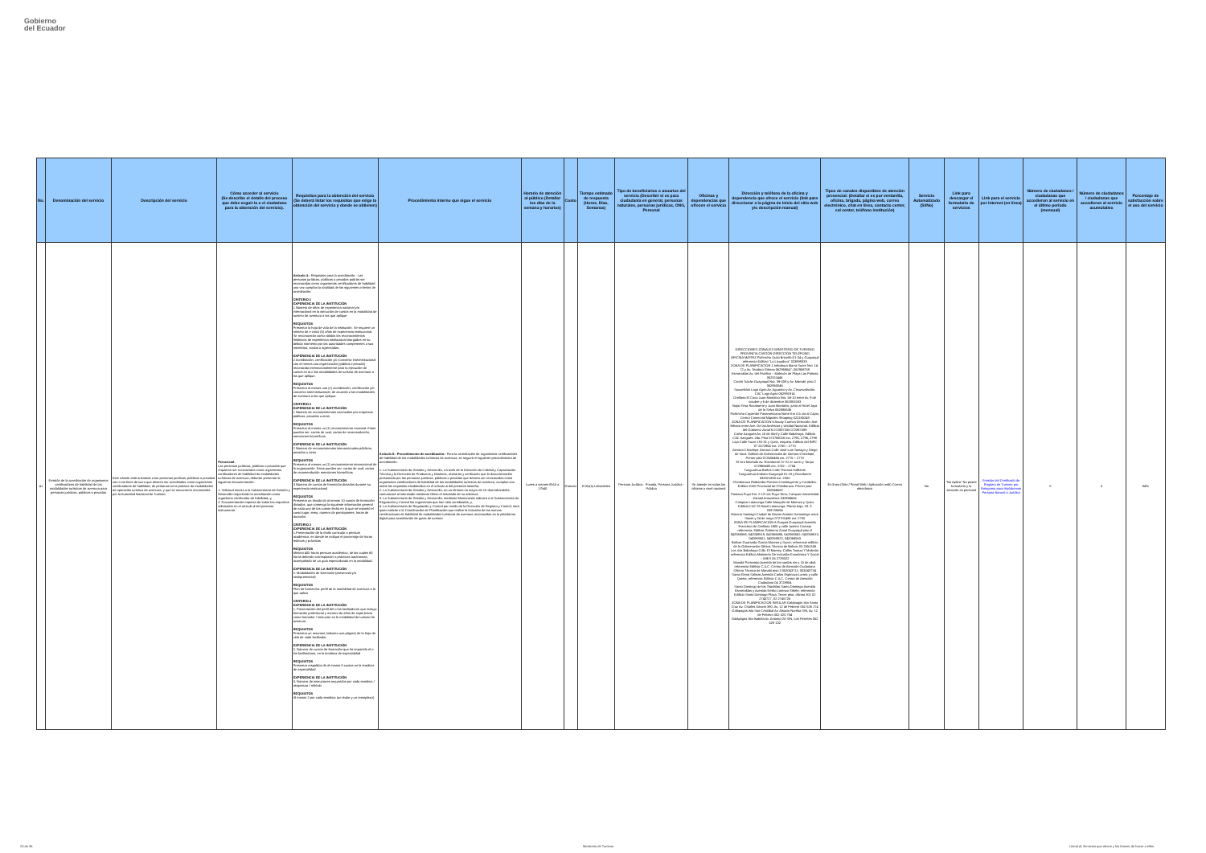Gobierno
del Ecuador
| No. | Denominación del servicio | Descripción del servicio | Cómo acceder al servicio (Se describe el detalle del proceso que debe seguir la o el ciudadano para la obtención del servicio). | Requisitos para la obtención del servicio (Se deberá listar los requisitos que exige la obtención del servicio y donde se obtienen) | Procedimiento interno que sigue el servicio | Horario de atención al público (Detallar los días de la semana y horarios) | Costo | Tiempo estimado de respuesta (Horas, Días, Semanas) | Tipo de beneficiarios o usuarios del servicio (Describir si es para ciudadanía en general, personas naturales, personas jurídicas, ONG, Personal | Oficinas y dependencias que ofrecen el servicio | Dirección y teléfono de la oficina y dependencia que ofrece el servicio (link para direccionar a la página de inicio del sitio web y/o descripción manual) | Tipos de canales disponibles de atención presencial: (Detallar si es por ventanilla, oficina, brigada, página web, correo electrónico, chat en línea, contacto center, cal center, teléfono institución) | Servicio Automatizado (Si/No) | Link para descargar el formulario de servicios | Link para el servicio por internet (en línea) | Número de ciudadanos / ciudadanas que accedieron al servicio en el último período (mensual) | Número de ciudadanos / ciudadanas que accedieron al servicio acumulativo | Porcentaje de satisfacción sobre el uso del servicio |
| --- | --- | --- | --- | --- | --- | --- | --- | --- | --- | --- | --- | --- | --- | --- | --- | --- | --- | --- |
| 41 | Emisión de la acreditación de organismos certificadores de habilidad de las modalidades turísticas de aventura para personas jurídicas, públicas o privadas | Este trámite está orientado a las personas jurídicas, públicas o privadas con o sin fines de lucro que deseen ser acreditados como organismos certificadores de habilidad, de personas en la práctica de modalidades de operación turística de aventura, y que se encuentren reconocidas por la Autoridad Nacional de Turismo. | Presencial: Las personas jurídicas, públicas o privadas que requieran ser reconocidas como organismos certificadores de habilidad de modalidades turísticas de aventura, deberán presentar la siguiente documentación: 1. Solicitud escrita a la Subsecretaría de Gestión y Desarrollo requiriendo la acreditación como organismo certificador de habilidad; y, 2. Documentación impresa de todos los requisitos solicitados en el artículo 4 del presente instrumento. | Artículo 4.- Requisitos para la acreditación.- Las personas jurídicas, públicas o privadas podrán ser reconocidas como organismos certificadores de habilidad una vez cumplan la totalidad de los siguientes criterios de acreditación: CRITERIO 1 EXPERIENCIA DE LA INSTITUCIÓN 1 Número de años de experiencia nacional y/o internacional en la ejecución de cursos en la modalidad de turismo de aventura a las que aplique REQUISITOS Presentar la hoja de vida de la institución. Se requiere un mínimo de e cinco (5) años de experiencia institucional. Se reconocerán como válidos los reconocimientos históricos de experiencia institucional otorgados en su debido momento por las autoridades competentes a sus miembros, socios o agremiados. EXPERIENCIA DE LA INSTITUCIÓN 2 Acreditación, certificación y/o Convenio interinstitucional con al menos una organización (pública o privada) reconocida internacionalmente para la ejecución de cursos en la o las modalidades de turismo de aventura a las que aplique. REQUISITOS Presentar al menos una (1) acreditación, certificación y/o convenio interinstitucional, de acuerdo a las modalidades de aventura a las que aplique. CRITERIO 2 EXPERIENCIA DE LA INSTITUCIÓN 1 Número de reconocimientos nacionales por empresas públicas, privadas u otros REQUISITOS Presentar al menos un (1) reconocimiento nacional. Estos pueden ser: cartas de aval, cartas de recomendación, menciones honoríficas EXPERIENCIA DE LA INSTITUCIÓN 2 Número de reconocimientos internacionales públicos, privados u otros REQUISITOS Presentar al menos un (1) reconocimiento internacional de la organización. Estos pueden ser: cartas de aval, cartas de recomendación menciones honoríficas EXPERIENCIA DE LA INSTITUCIÓN 3 Número de cursos de formación dictados durante su experiencia institucional REQUISITOS Presentar un listado de al menos 10 cursos de formación dictados, que contenga la siguiente información general de cada uno de los cursos fecha en la que se impartió el curso lugar, tema, número de participantes, horas de duración. CRITERIO 3 EXPERIENCIA DE LA INSTITUCIÓN 1.Presentación de la malla curricular o pensum académico, en donde se indique el porcentaje de horas teóricas y prácticas REQUISITOS Mínimo 400 horas pensum académico, de las cuales 80 horas deberán corresponder a prácticas autónomas, acompañado de un guía especializado en la modalidad. EXPERIENCIA DE LA INSTITUCIÓN 2. Modalidades de formación (presencial y/o semipresencial) REQUISITOS Plan de formación: perfil de la modalidad de aventura a la que aplica CRITERIO 4 EXPERIENCIA DE LA INSTITUCIÓN 1. Presentación del perfil del o los facilitadores que incluya formación profesional y número de años de experiencia como formador / instructor en la modalidad de turismo de aventura REQUISITOS Presentar un resumen (máximo una página) de la hoja de vida de cada facilitador. EXPERIENCIA DE LA INSTITUCIÓN 2. Número de cursos de formación que ha impartido el o los facilitadores, en la temática de especialidad REQUISITOS Presentar respaldos de al menos 5 cursos en la temática de especialidad EXPERIENCIA DE LA INSTITUCIÓN 3. Número de instructores requeridos por cada temática / asignatura / módulo REQUISITOS Al menos 2 por cada temática (un titular y un reemplazo) | Artículo 6.- Procedimiento de acreditación.- Para la acreditación de organismos certificadores de habilidad de las modalidades turísticas de aventura, se seguirá el siguiente procedimiento de acreditación: 1. La Subsecretaría de Gestión y Desarrollo, a través de la Dirección de Calidad y Capacitación Técnica y la Dirección de Productos y Destinos, revisarán y verificarán que la documentación presentada por las personas jurídicas, públicas o privadas que deseen ser reconocidas como organismos certificadores de habilidad de las modalidades turísticas de aventura, cumplan con todos los requisitos establecidos en el artículo 4 del presente istmeño; 2. La Subsecretaría de Gestión y Desarrollo, en un término no mayor de 15 días laborables, comunicará al interesado mediante Oficio el resultado de su solicitud; 3. La Subsecretaría de Gestión y Desarrollo, mediante Memorando indicará a la Subsecretaría de Regulación y Control los organismos que han sido acreditados; y, 4. La Subsecretaría de Regulación y Control por medio de la Dirección de Registro y Control, será quien solicite a la Coordinación de Planificación que realice la inclusión de las nuevas certificaciones de habilidad de modalidades turísticas de aventura reconocidas en la plataforma digital para acreditación de guías de turismo. | Lunes a viernes 8h15 a 17h40 | Gratuito | 8 Día(s) Laborables | Persona Jurídica - Privada, Persona Jurídica - Pública | Se atiende en todas las oficinas a nivel nacional | DIRECCIONES ZONALES MINISTERIO DE TURISMO PROVINCIA CANTÓN DIRECCIÓN TELÉFONO OFICINA MATRIZ Pichincha Quito Briceño E1-24 y Guayaquil referencia Edificio "La Licuadora" 023999333 ZONA DE PLANIFICACIÓN 1 Imbabura Ibarra Sucre Nro. 14-72 y Av. Teodoro Gómez 062958547; 062958759 Esmeraldas Av. del Pacífico – Malecón de Playa Las Palmas 062011446 Carchi Tulcán Guayaquil Nro. 39-008 y Av. Manabí, piso 2 062960046 Sucumbíos Lago Agrio Av. Aguarico y Av. Circunvalación, CAC Lago Agrio 062991914 Orellana El Coca Juan Montalvo Nro. 58-10 entre Av. 9 de octubre y 6 de diciembre 062881583 Napo Tena Rocafuerte y Juan Montalvo, junto al Hotel Joya de la Selva 062886536 Pichincha Cayambe Panamericana Norte Km 0.5 vía al Cajas, Centro Comercial Nápoles Shopping 022185249 ZONA DE PLANIFICACIÓN 6 Azuay Cuenca Dirección: Ave. México entre Ave. De las Américas y Unidad Nacional, Edificio del Gobierno Zonal 6 072887255 072887089 Cañar Azogues Av. 16 de Abril y Calle Babahoyo. Edificio CAC Azogues. 2do. Piso 073706016 ext. 2795, 2796, 2798 Loja Calle Sucre 191-31 y Quito, esquina. Edificio del INPC 07 2572964 ext. 2760 – 2770 Zamora Chinchipe Zamora Calle José Luis Tamayo y Diego de Vaca. Edificio de Gobernación de Zamora Chinchipe, Primer piso 072606466 ext. 2775 – 2778 El Oro Machala Av. Rocafuerte 07-22 e/ Junín y Tarqui 072968480 ext. 2782 – 2784 Tungurahua Baños Calle Thomas Halflants Tungurahua Ambato Guayaquil 01-18 y Rocafuerte 032821800 ext. 2350 Chimborazo Riobamba Primera Constituyente y Carabobo. Edificio GAD Provincial de Chimborazo. Primer piso 032946682 Pastaza Puyo Km. 2 1/2 vía Puyo-Tena, Campus Universidad Estatal Amazónica 032894655 Cotopaxi Latacunga Calle Marqués de Maenza y Quito, Edificio CAC El Rosal Latacunga, Planta baja, Of. 3 033730594 Morona Santiago Ciudad de Macas Antonio Samaniego entre Soasti y 24 de mayo 072701480 ext. 2730 ZONA DE PLANIFICACIÓN 8 Guayas Guayaquil Avenida Francisco de Orellana 1805 y calle Justino Cornejo referencia; Edificio Gobierno Zonal Guayaquil piso 8 042068565, 042068519, 042068496, 042068562, 042068613, 042068501, 042068522, 042068563 Bolívar Guaranda García Moreno y Sucre; referencia edificio de la Gobernación Oficina Técnica de Bolívar 03 2551249 Los ríos Babahoyo Cdla. El Mamey, Calles Twinza Y Malecón referencia Edificio Ministerio De Inclusión Económica Y Social – MIES 05 2739322 Manabí Portoviejo Avenida de los nardos s/n y 15 de abril; referencia Edificio C.A.C. Centro de Atención Ciudadana Oficina Técnica de Manabí piso 3 053043711; 053043734 Santa Elena Salinas Avenida Carlos Espinoza Larrea y calle Quinta; referencia Edificio C.A.C. Centro de Atención Ciudadana 04 3728904 Santo Domingo de los Tsáchilas Santo Domingo Avenida Esmeraldas y Avenida Emilio Lorenzo Sthele; referencia Edificio Santo Domingo Plaza. Tercer piso, oficina 301 02 2745727, 02 2745726 ZONA DE PLANIFICACIÓN INSULAR Galápagos Isla Santa Cruz Av. Charles Darwin 390, Av. 12 de Febrero 052 526 174 Galápagos Isla San Cristóbal Av. Alsacio Northia S/N, Av. 12 de Febrero 052 520 704 Galápagos Isla Isabela Av. Antonio Gil S/N, Los Petreles 052 529 132 | En línea (Sitio / Portal Web / Aplicación web) Correo electrónico | No | "No Aplica" No posee formulario y la atención es personal | Emisión del Certificado de Registro de Turismo por Reingreso para Hipódromos Persona Natural o Jurídica | 0 | 0 | 84% |
23 de 36 Ministerio de Turismo
Literal d) Servicios que ofrece y las formas de hacer a ellos